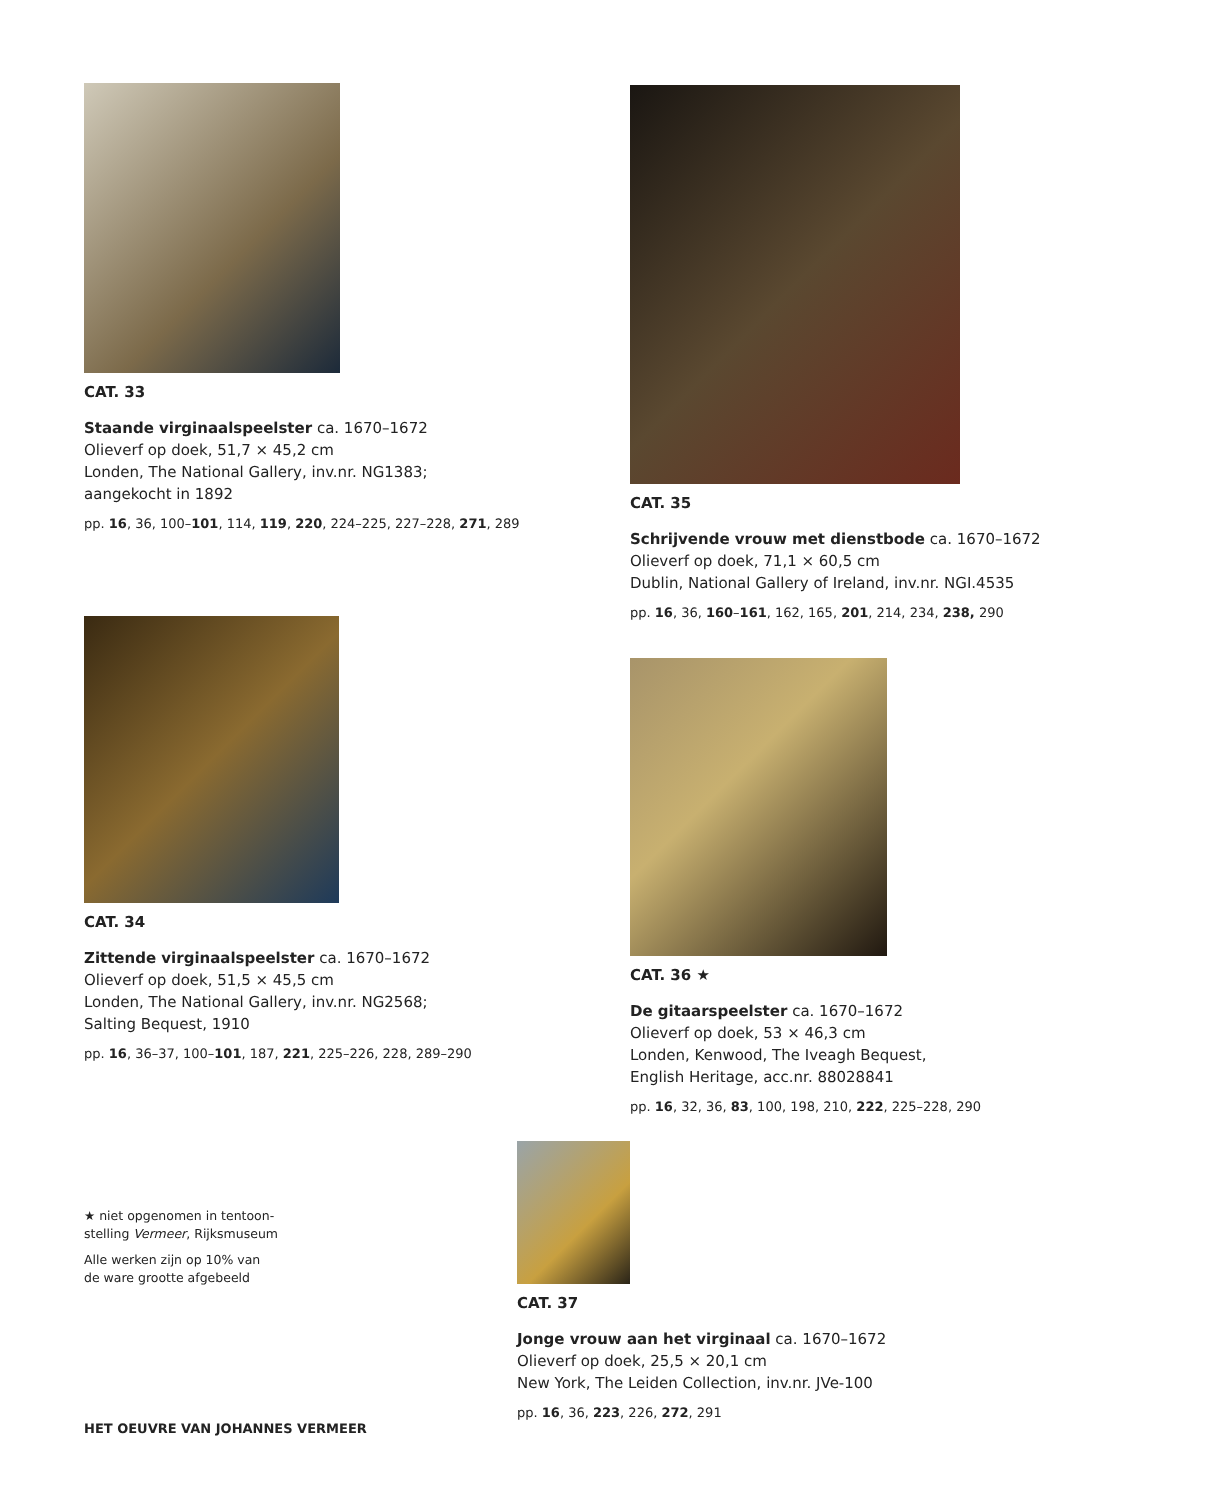CAT. 33
Staande virginaalspeelster ca. 1670–1672
Olieverf op doek, 51,7 × 45,2 cm
Londen, The National Gallery, inv.nr. NG1383;
aangekocht in 1892
pp. 16, 36, 100–101, 114, 119, 220, 224–225, 227–228, 271, 289
CAT. 35
Schrijvende vrouw met dienstbode ca. 1670–1672
Olieverf op doek, 71,1 × 60,5 cm
Dublin, National Gallery of Ireland, inv.nr. NGI.4535
pp. 16, 36, 160–161, 162, 165, 201, 214, 234, 238, 290
CAT. 34
Zittende virginaalspeelster ca. 1670–1672
Olieverf op doek, 51,5 × 45,5 cm
Londen, The National Gallery, inv.nr. NG2568;
Salting Bequest, 1910
pp. 16, 36–37, 100–101, 187, 221, 225–226, 228, 289–290
CAT. 36 ★
De gitaarspeelster ca. 1670–1672
Olieverf op doek, 53 × 46,3 cm
Londen, Kenwood, The Iveagh Bequest,
English Heritage, acc.nr. 88028841
pp. 16, 32, 36, 83, 100, 198, 210, 222, 225–228, 290
★ niet opgenomen in tentoon-
stelling Vermeer, Rijksmuseum
Alle werken zijn op 10% van
de ware grootte afgebeeld
CAT. 37
Jonge vrouw aan het virginaal ca. 1670–1672
Olieverf op doek, 25,5 × 20,1 cm
New York, The Leiden Collection, inv.nr. JVe-100
pp. 16, 36, 223, 226, 272, 291
HET OEUVRE VAN JOHANNES VERMEER